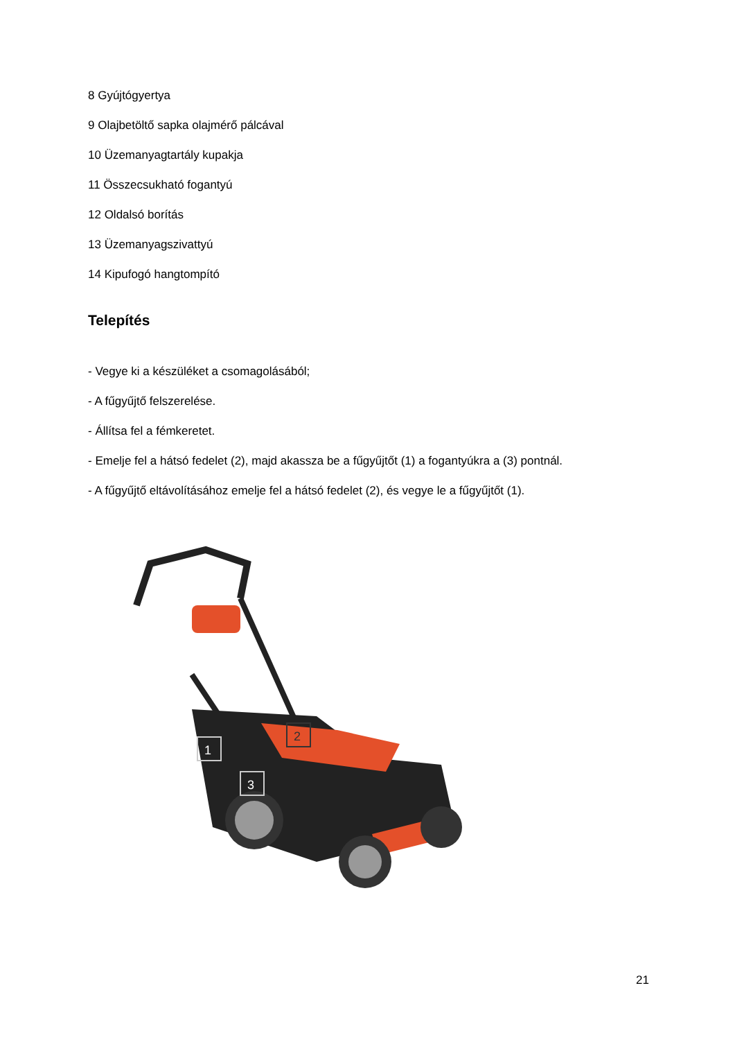8 Gyújtógyertya
9 Olajbetöltő sapka olajmérő pálcával
10 Üzemanyagtartály kupakja
11 Összecsukható fogantyú
12 Oldalsó borítás
13 Üzemanyagszivattyú
14 Kipufogó hangtompító
Telepítés
- Vegye ki a készüléket a csomagolásából;
- A fűgyűjtő felszerelése.
- Állítsa fel a fémkeretet.
- Emelje fel a hátsó fedelet (2), majd akassza be a fűgyűjtőt (1) a fogantyúkra a (3) pontnál.
- A fűgyűjtő eltávolításához emelje fel a hátsó fedelet (2), és vegye le a fűgyűjtőt (1).
1
2
3
21